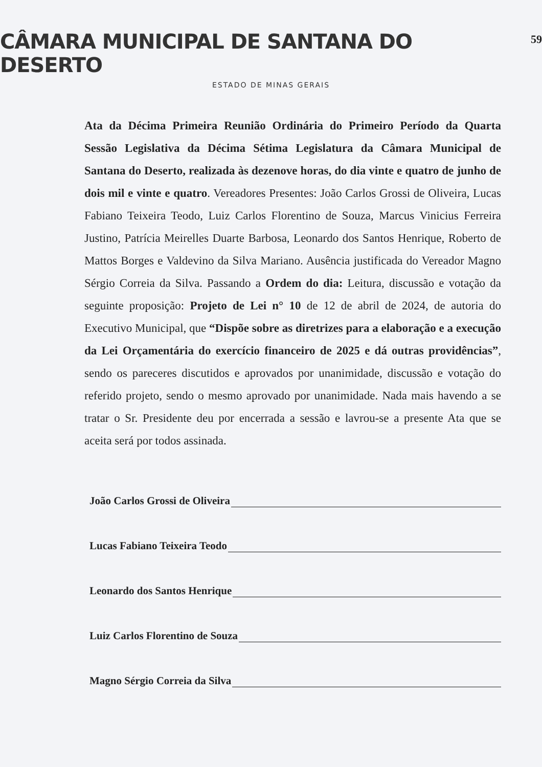CÂMARA MUNICIPAL DE SANTANA DO DESERTO
59
ESTADO DE MINAS GERAIS
Ata da Décima Primeira Reunião Ordinária do Primeiro Período da Quarta Sessão Legislativa da Décima Sétima Legislatura da Câmara Municipal de Santana do Deserto, realizada às dezenove horas, do dia vinte e quatro de junho de dois mil e vinte e quatro. Vereadores Presentes: João Carlos Grossi de Oliveira, Lucas Fabiano Teixeira Teodo, Luiz Carlos Florentino de Souza, Marcus Vinicius Ferreira Justino, Patrícia Meirelles Duarte Barbosa, Leonardo dos Santos Henrique, Roberto de Mattos Borges e Valdevino da Silva Mariano. Ausência justificada do Vereador Magno Sérgio Correia da Silva. Passando a Ordem do dia: Leitura, discussão e votação da seguinte proposição: Projeto de Lei n° 10 de 12 de abril de 2024, de autoria do Executivo Municipal, que “Dispõe sobre as diretrizes para a elaboração e a execução da Lei Orçamentária do exercício financeiro de 2025 e dá outras providências”, sendo os pareceres discutidos e aprovados por unanimidade, discussão e votação do referido projeto, sendo o mesmo aprovado por unanimidade. Nada mais havendo a se tratar o Sr. Presidente deu por encerrada a sessão e lavrou-se a presente Ata que se aceita será por todos assinada.
João Carlos Grossi de Oliveira
Lucas Fabiano Teixeira Teodo
Leonardo dos Santos Henrique
Luiz Carlos Florentino de Souza
Magno Sérgio Correia da Silva